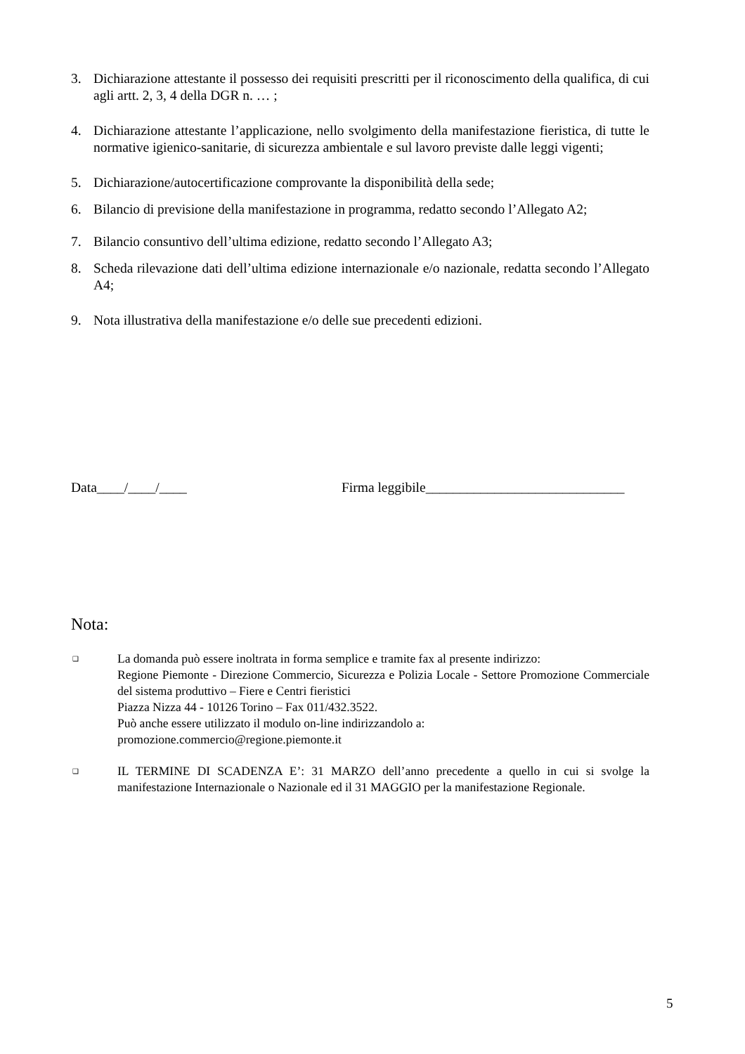3. Dichiarazione attestante il possesso dei requisiti prescritti per il riconoscimento della qualifica, di cui agli artt. 2, 3, 4 della DGR n. … ;
4. Dichiarazione attestante l’applicazione, nello svolgimento della manifestazione fieristica, di tutte le normative igienico-sanitarie, di sicurezza ambientale e sul lavoro previste dalle leggi vigenti;
5. Dichiarazione/autocertificazione comprovante la disponibilità della sede;
6. Bilancio di previsione della manifestazione in programma, redatto secondo l’Allegato A2;
7. Bilancio consuntivo dell’ultima edizione, redatto secondo l’Allegato A3;
8. Scheda rilevazione dati dell’ultima edizione internazionale e/o nazionale, redatta secondo l’Allegato A4;
9. Nota illustrativa della manifestazione e/o delle sue precedenti edizioni.
Data____/____/____ Firma leggibile_____________________________
Nota:
❑ La domanda può essere inoltrata in forma semplice e tramite fax al presente indirizzo:
Regione Piemonte - Direzione Commercio, Sicurezza e Polizia Locale - Settore Promozione Commerciale del sistema produttivo – Fiere e Centri fieristici
Piazza Nizza 44 - 10126 Torino – Fax 011/432.3522.
Può anche essere utilizzato il modulo on-line indirizzandolo a:
promozione.commercio@regione.piemonte.it
❑ IL TERMINE DI SCADENZA E’: 31 MARZO dell’anno precedente a quello in cui si svolge la manifestazione Internazionale o Nazionale ed il 31 MAGGIO per la manifestazione Regionale.
5